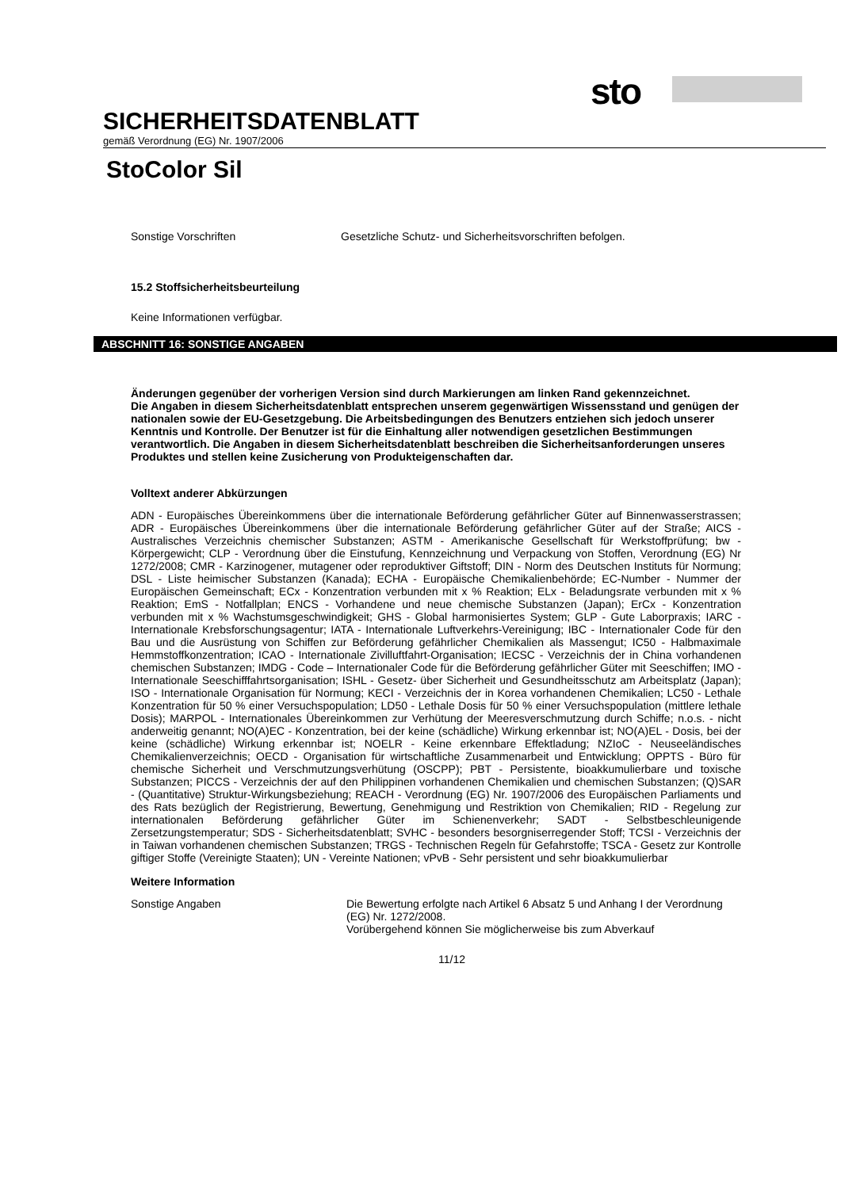sto
SICHERHEITSDATENBLATT
gemäß Verordnung (EG) Nr. 1907/2006
StoColor Sil
Sonstige Vorschriften Gesetzliche Schutz- und Sicherheitsvorschriften befolgen.
15.2 Stoffsicherheitsbeurteilung
Keine Informationen verfügbar.
ABSCHNITT 16: SONSTIGE ANGABEN
Änderungen gegenüber der vorherigen Version sind durch Markierungen am linken Rand gekennzeichnet.
Die Angaben in diesem Sicherheitsdatenblatt entsprechen unserem gegenwärtigen Wissensstand und genügen der nationalen sowie der EU-Gesetzgebung. Die Arbeitsbedingungen des Benutzers entziehen sich jedoch unserer Kenntnis und Kontrolle. Der Benutzer ist für die Einhaltung aller notwendigen gesetzlichen Bestimmungen verantwortlich. Die Angaben in diesem Sicherheitsdatenblatt beschreiben die Sicherheitsanforderungen unseres Produktes und stellen keine Zusicherung von Produkteigenschaften dar.
Volltext anderer Abkürzungen
ADN - Europäisches Übereinkommens über die internationale Beförderung gefährlicher Güter auf Binnenwasserstrassen; ADR - Europäisches Übereinkommens über die internationale Beförderung gefährlicher Güter auf der Straße; AICS - Australisches Verzeichnis chemischer Substanzen; ASTM - Amerikanische Gesellschaft für Werkstoffprüfung; bw - Körpergewicht; CLP - Verordnung über die Einstufung, Kennzeichnung und Verpackung von Stoffen, Verordnung (EG) Nr 1272/2008; CMR - Karzinogener, mutagener oder reproduktiver Giftstoff; DIN - Norm des Deutschen Instituts für Normung; DSL - Liste heimischer Substanzen (Kanada); ECHA - Europäische Chemikalienbehörde; EC-Number - Nummer der Europäischen Gemeinschaft; ECx - Konzentration verbunden mit x % Reaktion; ELx - Beladungsrate verbunden mit x % Reaktion; EmS - Notfallplan; ENCS - Vorhandene und neue chemische Substanzen (Japan); ErCx - Konzentration verbunden mit x % Wachstumsgeschwindigkeit; GHS - Global harmonisiertes System; GLP - Gute Laborpraxis; IARC - Internationale Krebsforschungsagentur; IATA - Internationale Luftverkehrs-Vereinigung; IBC - Internationaler Code für den Bau und die Ausrüstung von Schiffen zur Beförderung gefährlicher Chemikalien als Massengut; IC50 - Halbmaximale Hemmstoffkonzentration; ICAO - Internationale Zivilluftfahrt-Organisation; IECSC - Verzeichnis der in China vorhandenen chemischen Substanzen; IMDG - Code – Internationaler Code für die Beförderung gefährlicher Güter mit Seeschiffen; IMO - Internationale Seeschifffahrtsorganisation; ISHL - Gesetz- über Sicherheit und Gesundheitsschutz am Arbeitsplatz (Japan); ISO - Internationale Organisation für Normung; KECI - Verzeichnis der in Korea vorhandenen Chemikalien; LC50 - Lethale Konzentration für 50 % einer Versuchspopulation; LD50 - Lethale Dosis für 50 % einer Versuchspopulation (mittlere lethale Dosis); MARPOL - Internationales Übereinkommen zur Verhütung der Meeresverschmutzung durch Schiffe; n.o.s. - nicht anderweitig genannt; NO(A)EC - Konzentration, bei der keine (schädliche) Wirkung erkennbar ist; NO(A)EL - Dosis, bei der keine (schädliche) Wirkung erkennbar ist; NOELR - Keine erkennbare Effektladung; NZIoC - Neuseeländisches Chemikalienverzeichnis; OECD - Organisation für wirtschaftliche Zusammenarbeit und Entwicklung; OPPTS - Büro für chemische Sicherheit und Verschmutzungsverhütung (OSCPP); PBT - Persistente, bioakkumulierbare und toxische Substanzen; PICCS - Verzeichnis der auf den Philippinen vorhandenen Chemikalien und chemischen Substanzen; (Q)SAR - (Quantitative) Struktur-Wirkungsbeziehung; REACH - Verordnung (EG) Nr. 1907/2006 des Europäischen Parliaments und des Rats bezüglich der Registrierung, Bewertung, Genehmigung und Restriktion von Chemikalien; RID - Regelung zur internationalen Beförderung gefährlicher Güter im Schienenverkehr; SADT - Selbstbeschleunigende Zersetzungstemperatur; SDS - Sicherheitsdatenblatt; SVHC - besonders besorgniserregender Stoff; TCSI - Verzeichnis der in Taiwan vorhandenen chemischen Substanzen; TRGS - Technischen Regeln für Gefahrstoffe; TSCA - Gesetz zur Kontrolle giftiger Stoffe (Vereinigte Staaten); UN - Vereinte Nationen; vPvB - Sehr persistent und sehr bioakkumulierbar
Weitere Information
Sonstige Angaben Die Bewertung erfolgte nach Artikel 6 Absatz 5 und Anhang I der Verordnung (EG) Nr. 1272/2008.
Vorübergehend können Sie möglicherweise bis zum Abverkauf
11/12